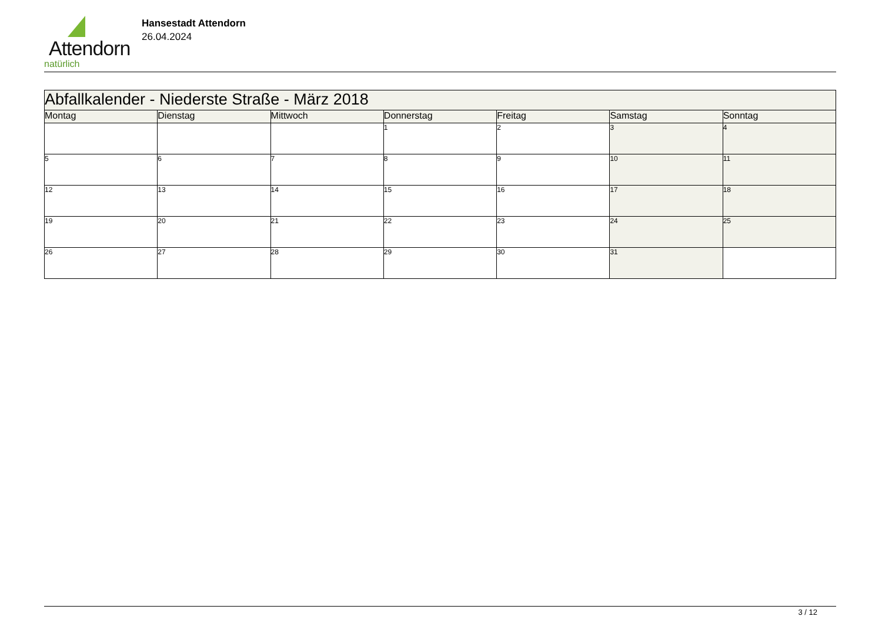Attendorn
natürlich
Hansestadt Attendorn
26.04.2024
| Abfallkalender - Niederste Straße - März 2018 | | | | | | |
| Montag | Dienstag | Mittwoch | Donnerstag | Freitag | Samstag | Sonntag |
| | | | 1 | 2 | 3 | 4 |
| 5 | 6 | 7 | 8 | 9 | 10 | 11 |
| 12 | 13 | 14 | 15 | 16 | 17 | 18 |
| 19 | 20 | 21 | 22 | 23 | 24 | 25 |
| 26 | 27 | 28 | 29 | 30 | 31 | |
3 / 12